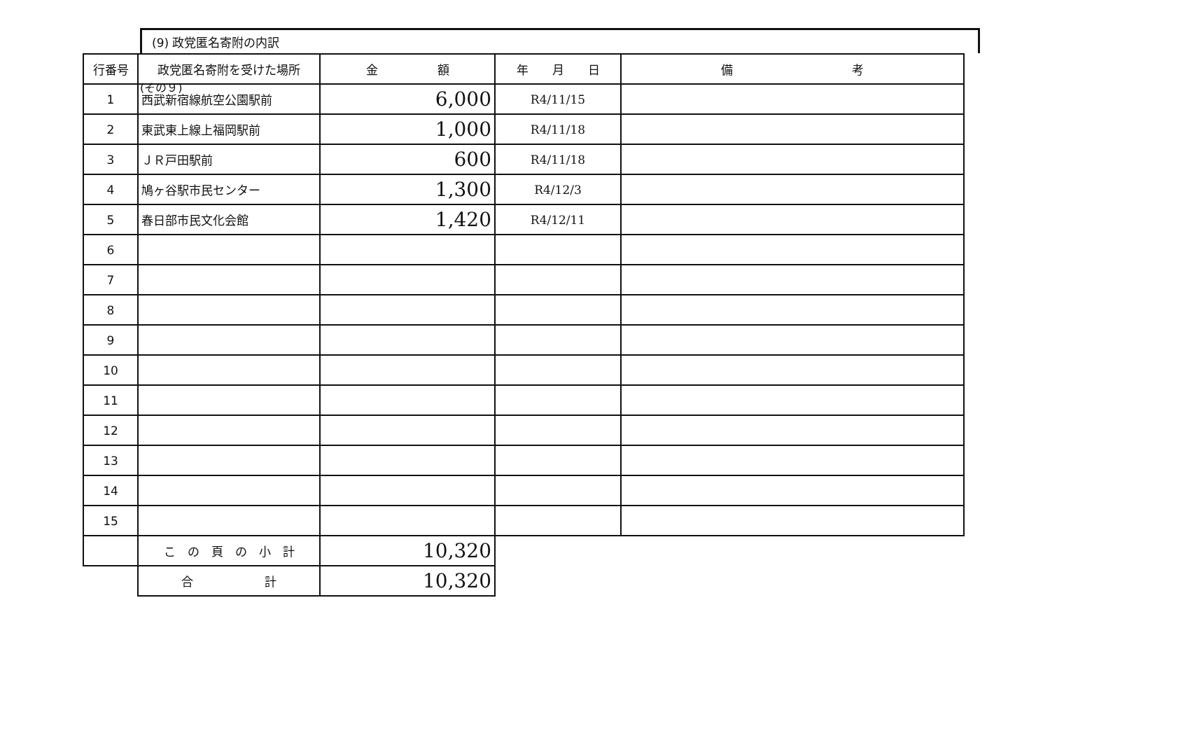(その９)
(9) 政党匿名寄附の内訳
| 行番号 | 政党匿名寄附を受けた場所 | 金 額 | 年 月 日 | 備 考 |
| --- | --- | --- | --- | --- |
| 1 | 西武新宿線航空公園駅前 | 6,000 | R4/11/15 | |
| 2 | 東武東上線上福岡駅前 | 1,000 | R4/11/18 | |
| 3 | ＪＲ戸田駅前 | 600 | R4/11/18 | |
| 4 | 鳩ヶ谷駅市民センター | 1,300 | R4/12/3 | |
| 5 | 春日部市民文化会館 | 1,420 | R4/12/11 | |
| 6 | | | | |
| 7 | | | | |
| 8 | | | | |
| 9 | | | | |
| 10 | | | | |
| 11 | | | | |
| 12 | | | | |
| 13 | | | | |
| 14 | | | | |
| 15 | | | | |
| | こ の 頁 の 小 計 | 10,320 | | |
| | 合 計 | 10,320 | | |